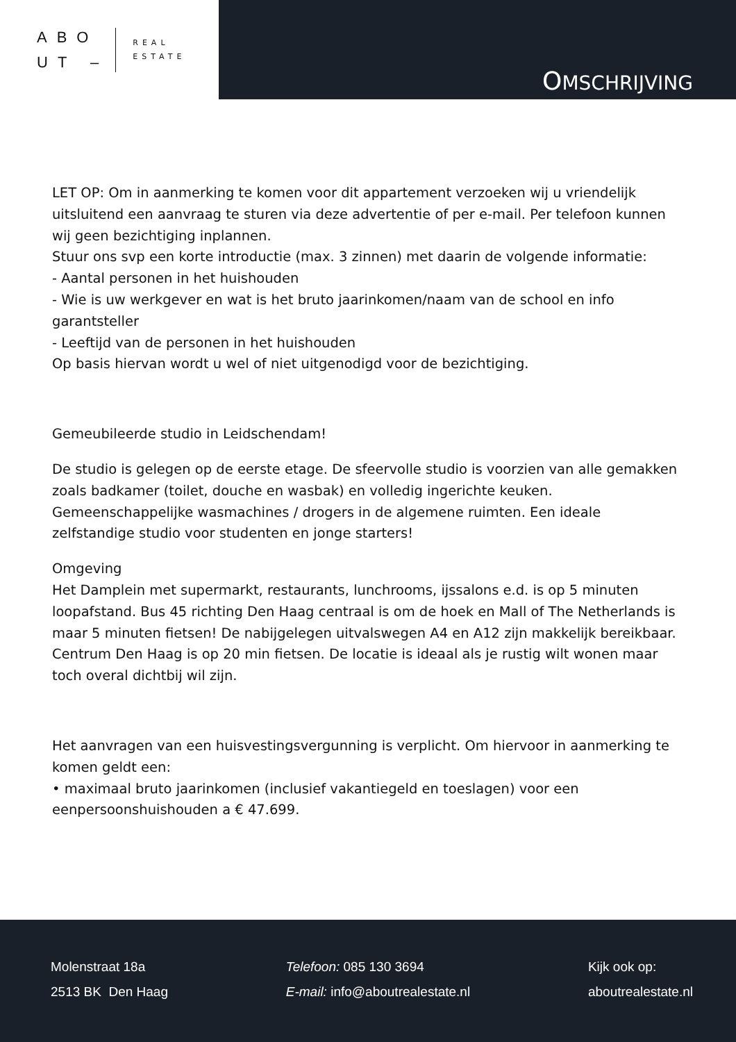ABO
UT –
REAL
ESTATE
OMSCHRIJVING
LET OP: Om in aanmerking te komen voor dit appartement verzoeken wij u vriendelijk uitsluitend een aanvraag te sturen via deze advertentie of per e-mail. Per telefoon kunnen wij geen bezichtiging inplannen.
Stuur ons svp een korte introductie (max. 3 zinnen) met daarin de volgende informatie:
- Aantal personen in het huishouden
- Wie is uw werkgever en wat is het bruto jaarinkomen/naam van de school en info garantsteller
- Leeftijd van de personen in het huishouden
Op basis hiervan wordt u wel of niet uitgenodigd voor de bezichtiging.
Gemeubileerde studio in Leidschendam!
De studio is gelegen op de eerste etage. De sfeervolle studio is voorzien van alle gemakken zoals badkamer (toilet, douche en wasbak) en volledig ingerichte keuken. Gemeenschappelijke wasmachines / drogers in de algemene ruimten. Een ideale zelfstandige studio voor studenten en jonge starters!
Omgeving
Het Damplein met supermarkt, restaurants, lunchrooms, ijssalons e.d. is op 5 minuten loopafstand. Bus 45 richting Den Haag centraal is om de hoek en Mall of The Netherlands is maar 5 minuten fietsen! De nabijgelegen uitvalswegen A4 en A12 zijn makkelijk bereikbaar. Centrum Den Haag is op 20 min fietsen. De locatie is ideaal als je rustig wilt wonen maar toch overal dichtbij wil zijn.
Het aanvragen van een huisvestingsvergunning is verplicht. Om hiervoor in aanmerking te komen geldt een:
• maximaal bruto jaarinkomen (inclusief vakantiegeld en toeslagen) voor een eenpersoonshuishouden a € 47.699.
Molenstraat 18a
2513 BK Den Haag
Telefoon: 085 130 3694
E-mail: info@aboutrealestate.nl
Kijk ook op:
aboutrealestate.nl